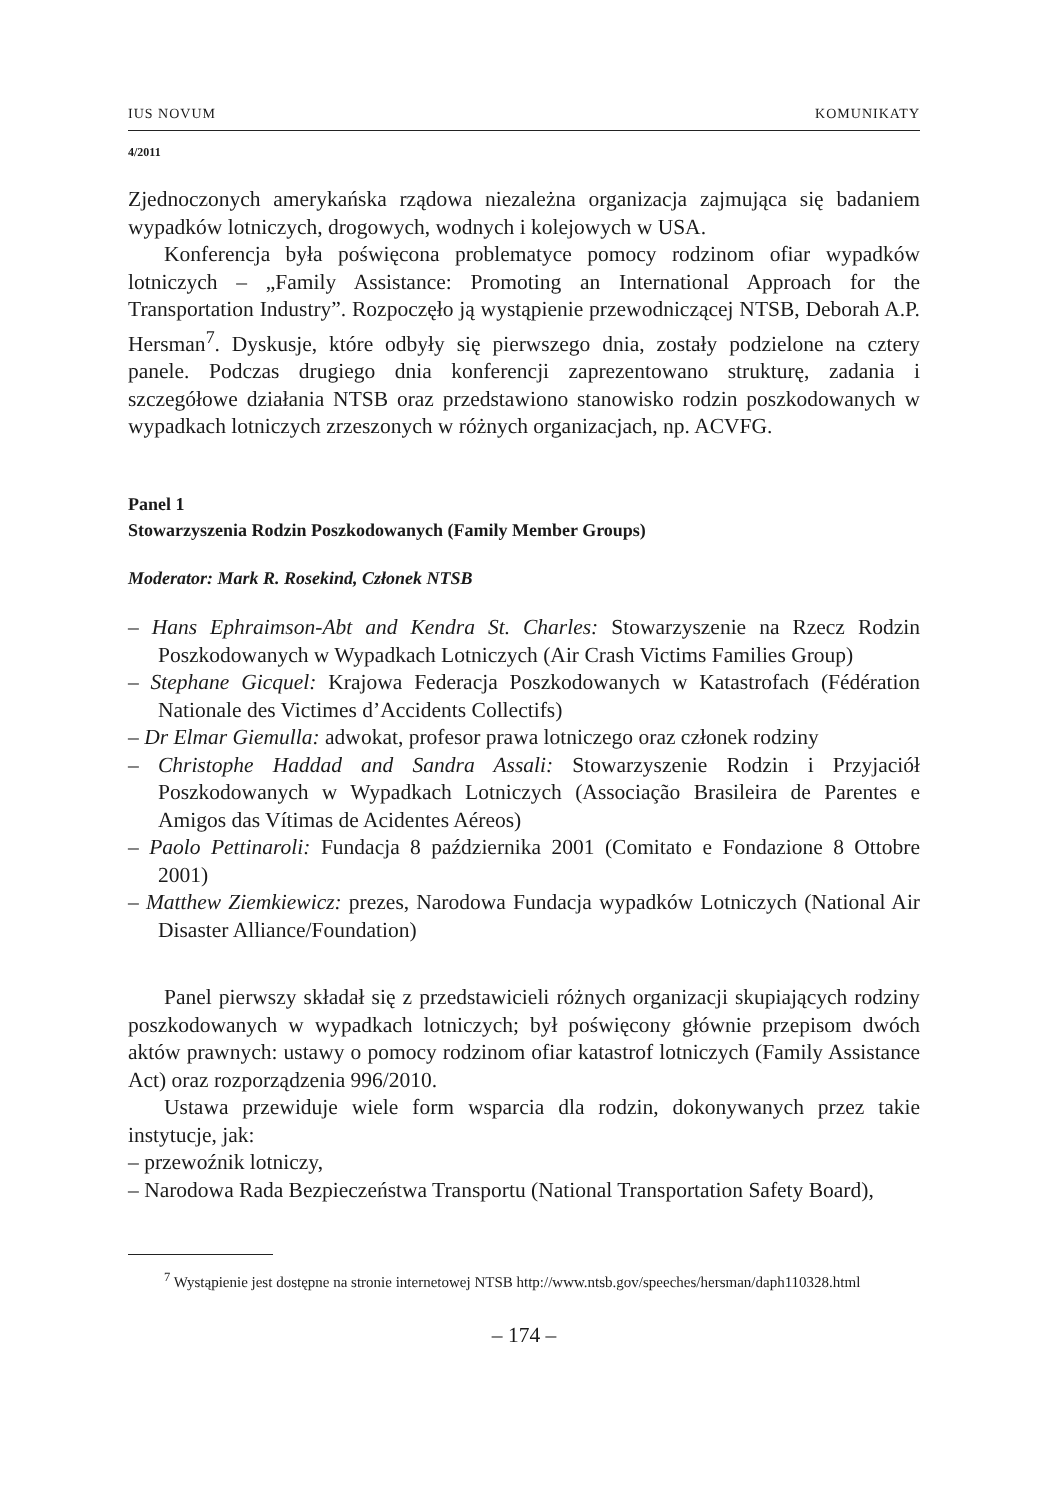IUS NOVUM KOMUNIKATY
4/2011
Zjednoczonych amerykańska rządowa niezależna organizacja zajmująca się badaniem wypadków lotniczych, drogowych, wodnych i kolejowych w USA.
Konferencja była poświęcona problematyce pomocy rodzinom ofiar wypadków lotniczych – „Family Assistance: Promoting an International Approach for the Transportation Industry”. Rozpoczęło ją wystąpienie przewodniczącej NTSB, Deborah A.P. Hersman<sup>7</sup>. Dyskusje, które odbyły się pierwszego dnia, zostały podzielone na cztery panele. Podczas drugiego dnia konferencji zaprezentowano strukturę, zadania i szczegółowe działania NTSB oraz przedstawiono stanowisko rodzin poszkodowanych w wypadkach lotniczych zrzeszonych w różnych organizacjach, np. ACVFG.
Panel 1
Stowarzyszenia Rodzin Poszkodowanych (Family Member Groups)
Moderator: Mark R. Rosekind, Członek NTSB
– Hans Ephraimson-Abt and Kendra St. Charles: Stowarzyszenie na Rzecz Rodzin Poszkodowanych w Wypadkach Lotniczych (Air Crash Victims Families Group)
– Stephane Gicquel: Krajowa Federacja Poszkodowanych w Katastrofach (Fédération Nationale des Victimes d’Accidents Collectifs)
– Dr Elmar Giemulla: adwokat, profesor prawa lotniczego oraz członek rodziny
– Christophe Haddad and Sandra Assali: Stowarzyszenie Rodzin i Przyjaciół Poszkodowanych w Wypadkach Lotniczych (Associação Brasileira de Parentes e Amigos das Vítimas de Acidentes Aéreos)
– Paolo Pettinaroli: Fundacja 8 października 2001 (Comitato e Fondazione 8 Ottobre 2001)
– Matthew Ziemkiewicz: prezes, Narodowa Fundacja wypadków Lotniczych (National Air Disaster Alliance/Foundation)
Panel pierwszy składał się z przedstawicieli różnych organizacji skupiających rodziny poszkodowanych w wypadkach lotniczych; był poświęcony głównie przepisom dwóch aktów prawnych: ustawy o pomocy rodzinom ofiar katastrof lotniczych (Family Assistance Act) oraz rozporządzenia 996/2010.
Ustawa przewiduje wiele form wsparcia dla rodzin, dokonywanych przez takie instytucje, jak:
– przewoźnik lotniczy,
– Narodowa Rada Bezpieczeństwa Transportu (National Transportation Safety Board),
<sup>7</sup> Wystąpienie jest dostępne na stronie internetowej NTSB http://www.ntsb.gov/speeches/hersman/daph110328.html
– 174 –